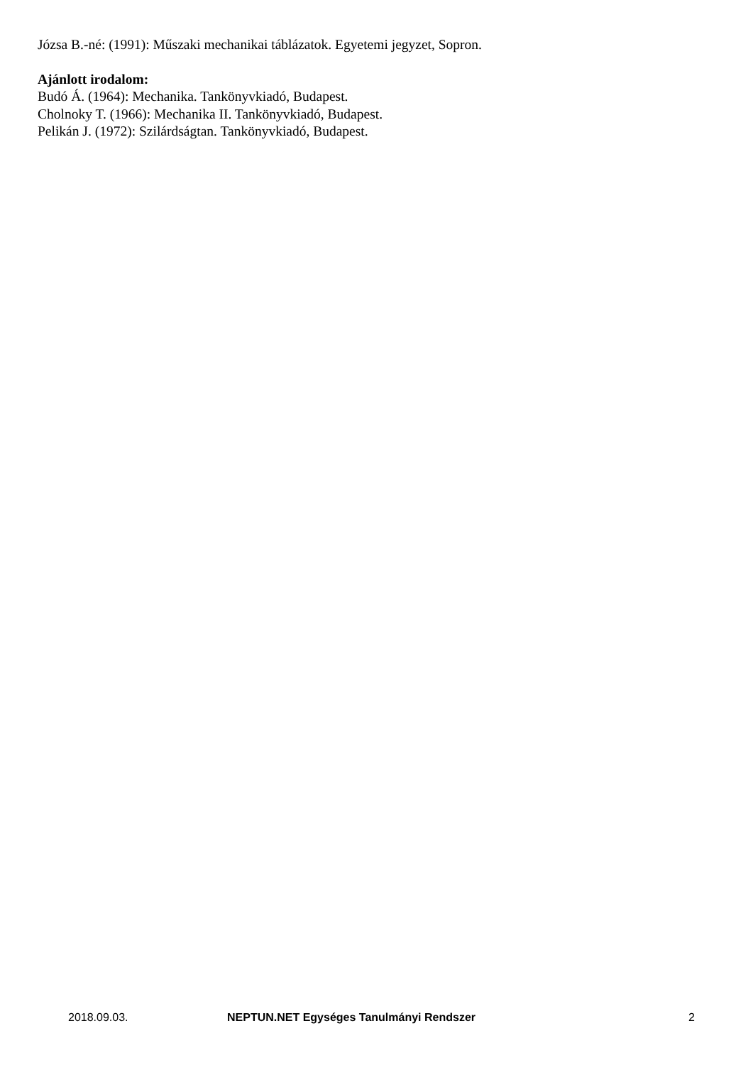Józsa B.-né: (1991): Műszaki mechanikai táblázatok. Egyetemi jegyzet, Sopron.
Ajánlott irodalom:
Budó Á. (1964): Mechanika. Tankönyvkiadó, Budapest.
Cholnoky T. (1966): Mechanika II. Tankönyvkiadó, Budapest.
Pelikán J. (1972): Szilárdságtan. Tankönyvkiadó, Budapest.
2018.09.03. NEPTUN.NET Egységes Tanulmányi Rendszer 2